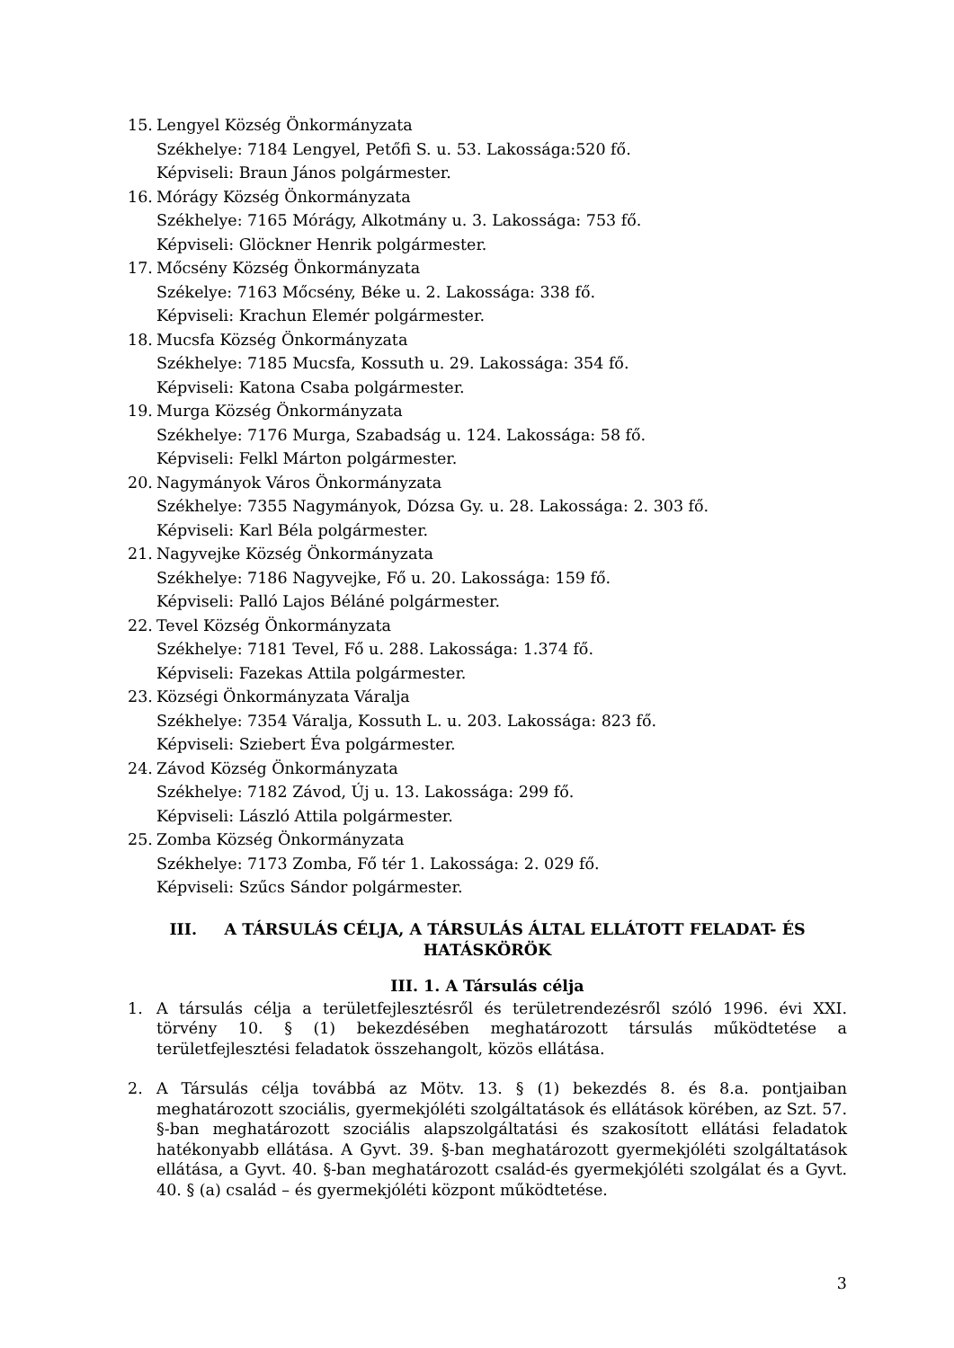15. Lengyel Község Önkormányzata
Székhelye: 7184 Lengyel, Petőfi S. u. 53. Lakossága:520 fő.
Képviseli: Braun János polgármester.
16. Mórágy Község Önkormányzata
Székhelye: 7165 Mórágy, Alkotmány u. 3. Lakossága: 753 fő.
Képviseli: Glöckner Henrik polgármester.
17. Mőcsény Község Önkormányzata
Székelye: 7163 Mőcsény, Béke u. 2. Lakossága: 338 fő.
Képviseli: Krachun Elemér polgármester.
18. Mucsfa Község Önkormányzata
Székhelye: 7185 Mucsfa, Kossuth u. 29. Lakossága: 354 fő.
Képviseli: Katona Csaba polgármester.
19. Murga Község Önkormányzata
Székhelye: 7176 Murga, Szabadság u. 124. Lakossága: 58 fő.
Képviseli: Felkl Márton polgármester.
20. Nagymányok Város Önkormányzata
Székhelye: 7355 Nagymányok, Dózsa Gy. u. 28. Lakossága: 2. 303 fő.
Képviseli: Karl Béla polgármester.
21. Nagyvejke Község Önkormányzata
Székhelye: 7186 Nagyvejke, Fő u. 20. Lakossága: 159 fő.
Képviseli: Palló Lajos Béláné polgármester.
22. Tevel Község Önkormányzata
Székhelye: 7181 Tevel, Fő u. 288. Lakossága: 1.374 fő.
Képviseli: Fazekas Attila polgármester.
23. Községi Önkormányzata Váralja
Székhelye: 7354 Váralja, Kossuth L. u. 203. Lakossága: 823 fő.
Képviseli: Sziebert Éva polgármester.
24. Závod Község Önkormányzata
Székhelye: 7182 Závod, Új u. 13. Lakossága: 299 fő.
Képviseli: László Attila polgármester.
25. Zomba Község Önkormányzata
Székhelye: 7173 Zomba, Fő tér 1. Lakossága: 2. 029 fő.
Képviseli: Szűcs Sándor polgármester.
III. A TÁRSULÁS CÉLJA, A TÁRSULÁS ÁLTAL ELLÁTOTT FELADAT- ÉS HATÁSKÖRÖK
III. 1. A Társulás célja
1. A társulás célja a területfejlesztésről és területrendezésről szóló 1996. évi XXI. törvény 10. § (1) bekezdésében meghatározott társulás működtetése a területfejlesztési feladatok összehangolt, közös ellátása.
2. A Társulás célja továbbá az Mötv. 13. § (1) bekezdés 8. és 8.a. pontjaiban meghatározott szociális, gyermekjóléti szolgáltatások és ellátások körében, az Szt. 57. §-ban meghatározott szociális alapszolgáltatási és szakosított ellátási feladatok hatékonyabb ellátása. A Gyvt. 39. §-ban meghatározott gyermekjóléti szolgáltatások ellátása, a Gyvt. 40. §-ban meghatározott család-és gyermekjóléti szolgálat és a Gyvt. 40. § (a) család – és gyermekjóléti központ működtetése.
3